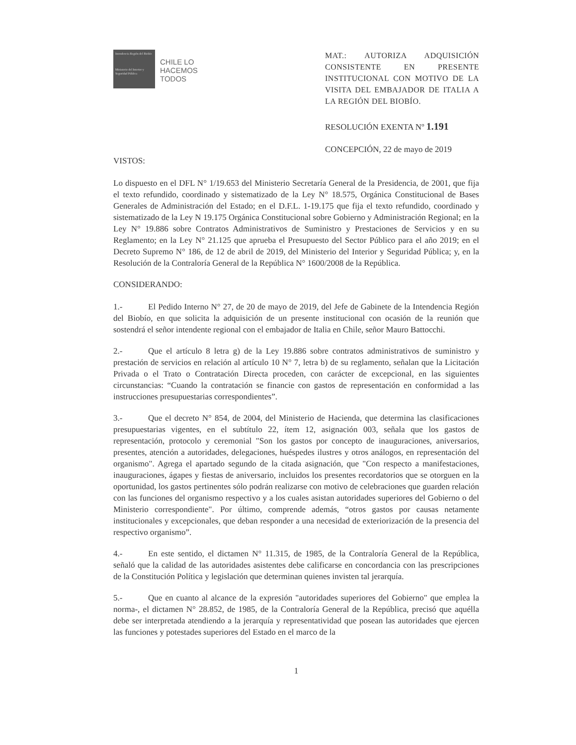Intendencia Región del Biobío
Ministerio del Interior y Seguridad Pública
CHILE LO
HACEMOS
TODOS
MAT.: AUTORIZA ADQUISICIÓN CONSISTENTE EN PRESENTE INSTITUCIONAL CON MOTIVO DE LA VISITA DEL EMBAJADOR DE ITALIA A LA REGIÓN DEL BIOBÍO.
RESOLUCIÓN EXENTA Nº 1.191
CONCEPCIÓN, 22 de mayo de 2019
VISTOS:
Lo dispuesto en el DFL N° 1/19.653 del Ministerio Secretaría General de la Presidencia, de 2001, que fija el texto refundido, coordinado y sistematizado de la Ley N° 18.575, Orgánica Constitucional de Bases Generales de Administración del Estado; en el D.F.L. 1-19.175 que fija el texto refundido, coordinado y sistematizado de la Ley N 19.175 Orgánica Constitucional sobre Gobierno y Administración Regional; en la Ley N° 19.886 sobre Contratos Administrativos de Suministro y Prestaciones de Servicios y en su Reglamento; en la Ley N° 21.125 que aprueba el Presupuesto del Sector Público para el año 2019; en el Decreto Supremo N° 186, de 12 de abril de 2019, del Ministerio del Interior y Seguridad Pública; y, en la Resolución de la Contraloría General de la República N° 1600/2008 de la República.
CONSIDERANDO:
1.- El Pedido Interno N° 27, de 20 de mayo de 2019, del Jefe de Gabinete de la Intendencia Región del Biobío, en que solicita la adquisición de un presente institucional con ocasión de la reunión que sostendrá el señor intendente regional con el embajador de Italia en Chile, señor Mauro Battocchi.
2.- Que el artículo 8 letra g) de la Ley 19.886 sobre contratos administrativos de suministro y prestación de servicios en relación al artículo 10 N° 7, letra b) de su reglamento, señalan que la Licitación Privada o el Trato o Contratación Directa proceden, con carácter de excepcional, en las siguientes circunstancias: “Cuando la contratación se financie con gastos de representación en conformidad a las instrucciones presupuestarias correspondientes”.
3.- Que el decreto N° 854, de 2004, del Ministerio de Hacienda, que determina las clasificaciones presupuestarias vigentes, en el subtítulo 22, ítem 12, asignación 003, señala que los gastos de representación, protocolo y ceremonial "Son los gastos por concepto de inauguraciones, aniversarios, presentes, atención a autoridades, delegaciones, huéspedes ilustres y otros análogos, en representación del organismo". Agrega el apartado segundo de la citada asignación, que "Con respecto a manifestaciones, inauguraciones, ágapes y fiestas de aniversario, incluidos los presentes recordatorios que se otorguen en la oportunidad, los gastos pertinentes sólo podrán realizarse con motivo de celebraciones que guarden relación con las funciones del organismo respectivo y a los cuales asistan autoridades superiores del Gobierno o del Ministerio correspondiente". Por último, comprende además, “otros gastos por causas netamente institucionales y excepcionales, que deban responder a una necesidad de exteriorización de la presencia del respectivo organismo”.
4.- En este sentido, el dictamen N° 11.315, de 1985, de la Contraloría General de la República, señaló que la calidad de las autoridades asistentes debe calificarse en concordancia con las prescripciones de la Constitución Política y legislación que determinan quienes invisten tal jerarquía.
5.- Que en cuanto al alcance de la expresión "autoridades superiores del Gobierno" que emplea la norma-, el dictamen N° 28.852, de 1985, de la Contraloría General de la República, precisó que aquélla debe ser interpretada atendiendo a la jerarquía y representatividad que posean las autoridades que ejercen las funciones y potestades superiores del Estado en el marco de la
1